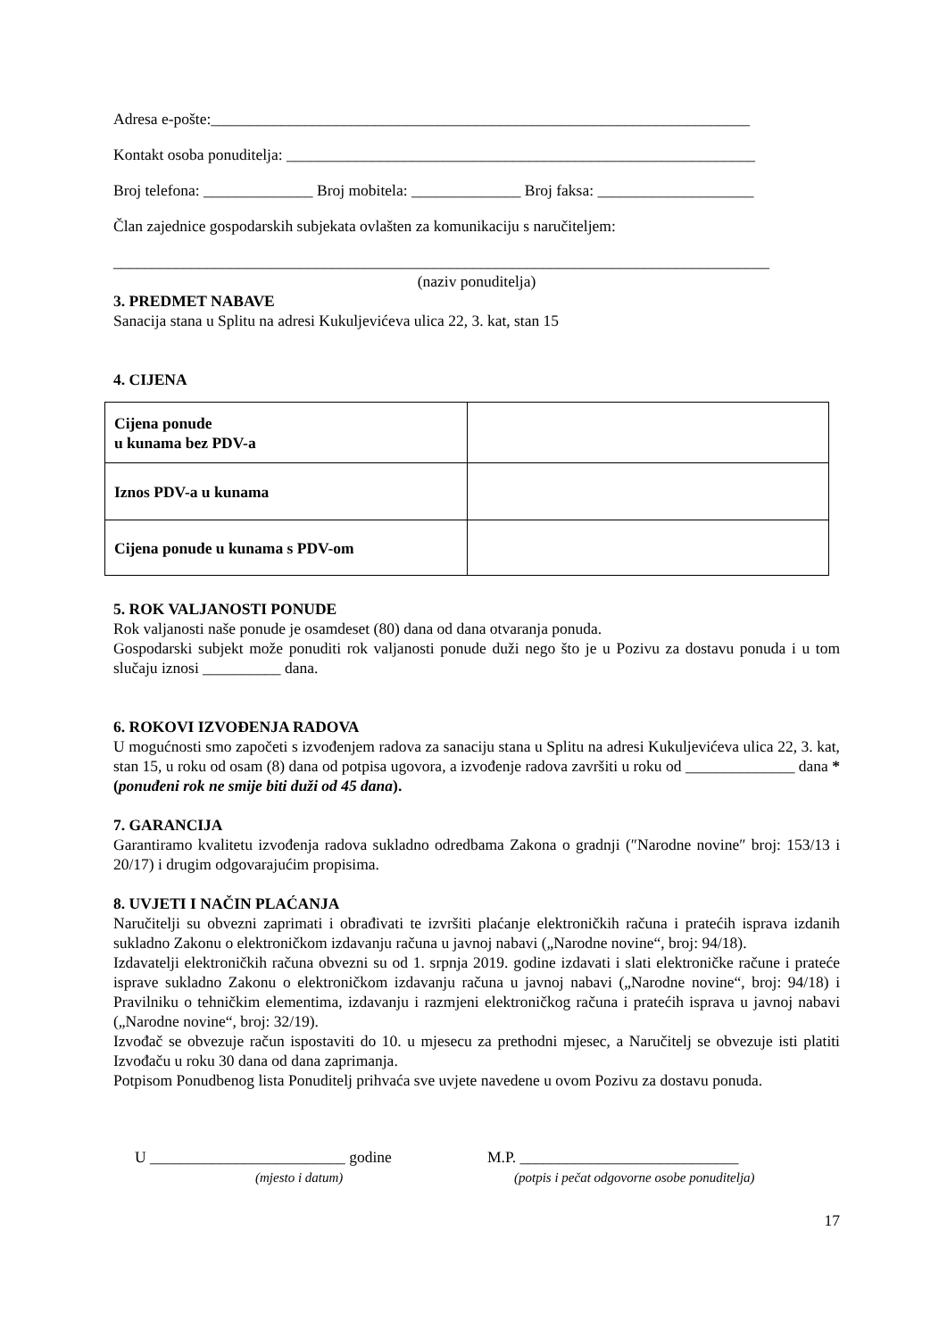Adresa e-pošte:_____________________________________________________________________
Kontakt osoba ponuditelja: ____________________________________________________________
Broj telefona: ______________ Broj mobitela: ______________ Broj faksa: ____________________
Član zajednice gospodarskih subjekata ovlašten za komunikaciju s naručiteljem:
____________________________________________________________________________________
(naziv ponuditelja)
3. PREDMET NABAVE
Sanacija stana u Splitu na adresi Kukuljevićeva ulica 22, 3. kat, stan 15
4. CIJENA
| Cijena ponude u kunama bez PDV-a | |
| Iznos PDV-a u kunama | |
| Cijena ponude u kunama s PDV-om | |
5. ROK VALJANOSTI PONUDE
Rok valjanosti naše ponude je osamdeset (80) dana od dana otvaranja ponuda.
Gospodarski subjekt može ponuditi rok valjanosti ponude duži nego što je u Pozivu za dostavu ponuda i u tom slučaju iznosi __________ dana.
6. ROKOVI IZVOĐENJA RADOVA
U mogućnosti smo započeti s izvođenjem radova za sanaciju stana u Splitu na adresi Kukuljevićeva ulica 22, 3. kat, stan 15, u roku od osam (8) dana od potpisa ugovora, a izvođenje radova završiti u roku od ______________ dana *(ponuđeni rok ne smije biti duži od 45 dana).
7. GARANCIJA
Garantiramo kvalitetu izvođenja radova sukladno odredbama Zakona o gradnji (″Narodne novine″ broj: 153/13 i 20/17) i drugim odgovarajućim propisima.
8. UVJETI I NAČIN PLAĆANJA
Naručitelji su obvezni zaprimati i obrađivati te izvršiti plaćanje elektroničkih računa i pratećih isprava izdanih sukladno Zakonu o elektroničkom izdavanju računa u javnoj nabavi („Narodne novine“, broj: 94/18).
Izdavatelji elektroničkih računa obvezni su od 1. srpnja 2019. godine izdavati i slati elektroničke račune i prateće isprave sukladno Zakonu o elektroničkom izdavanju računa u javnoj nabavi („Narodne novine“, broj: 94/18) i Pravilniku o tehničkim elementima, izdavanju i razmjeni elektroničkog računa i pratećih isprava u javnoj nabavi („Narodne novine“, broj: 32/19).
Izvođač se obvezuje račun ispostaviti do 10. u mjesecu za prethodni mjesec, a Naručitelj se obvezuje isti platiti Izvođaču u roku 30 dana od dana zaprimanja.
Potpisom Ponudbenog lista Ponuditelj prihvaća sve uvjete navedene u ovom Pozivu za dostavu ponuda.
U _________________________ godine
(mjesto i datum)
M.P. ____________________________
(potpis i pečat odgovorne osobe ponuditelja)
17